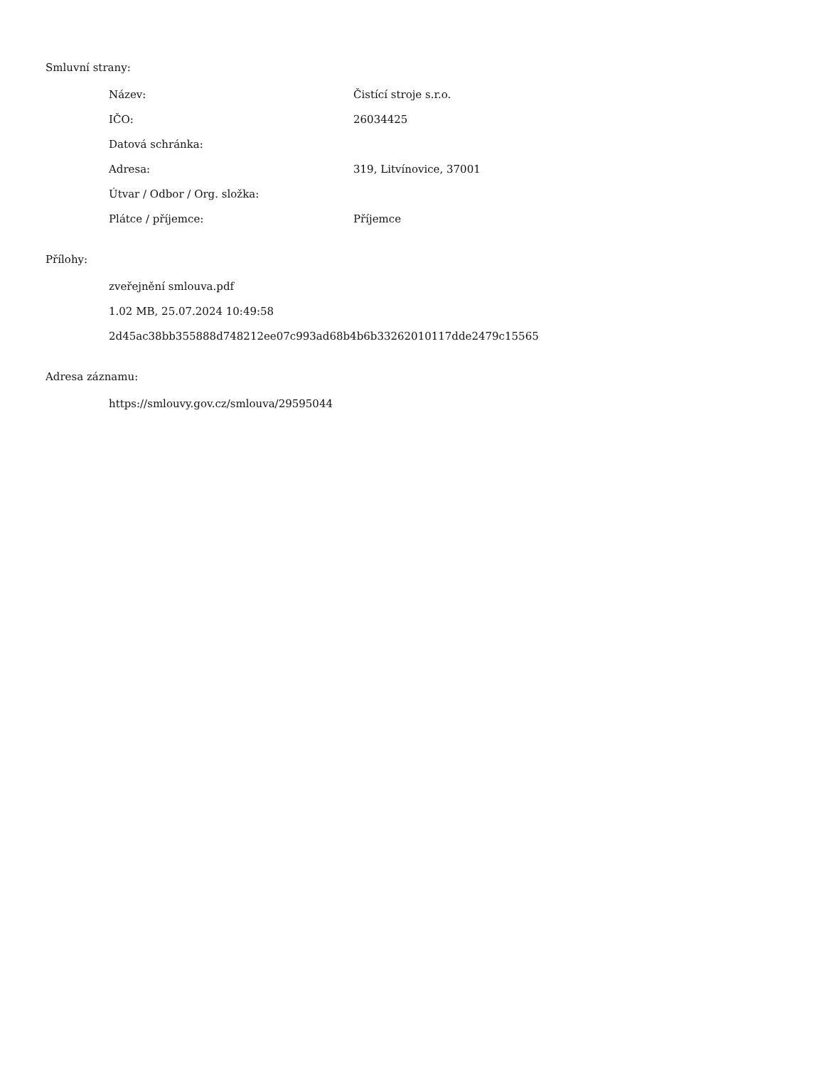Smluvní strany:
| Název: | Čistící stroje s.r.o. |
| IČO: | 26034425 |
| Datová schránka: | |
| Adresa: | 319, Litvínovice, 37001 |
| Útvar / Odbor / Org. složka: | |
| Plátce / příjemce: | Příjemce |
Přílohy:
zveřejnění smlouva.pdf
1.02 MB, 25.07.2024 10:49:58
2d45ac38bb355888d748212ee07c993ad68b4b6b33262010117dde2479c15565
Adresa záznamu:
https://smlouvy.gov.cz/smlouva/29595044